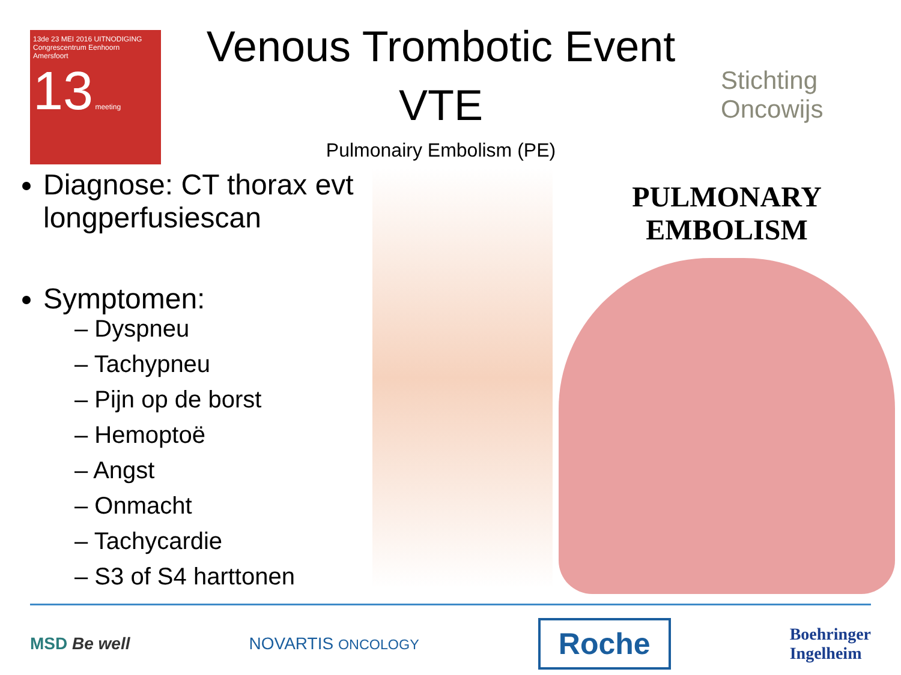13de 23 MEI 2016 UITNODIGING
Congrescentrum Eenhoorn
Amersfoort
13 meeting
Venous Trombotic Event
VTE
Pulmonairy Embolism (PE)
Stichting Oncowijs
Diagnose: CT thorax evt longperfusiescan
Symptomen:
– Dyspneu
– Tachypneu
– Pijn op de borst
– Hemoptoë
– Angst
– Onmacht
– Tachycardie
– S3 of S4 harttonen
PULMONARY EMBOLISM
MSD Be well NOVARTIS ONCOLOGY Roche Boehringer
Ingelheim